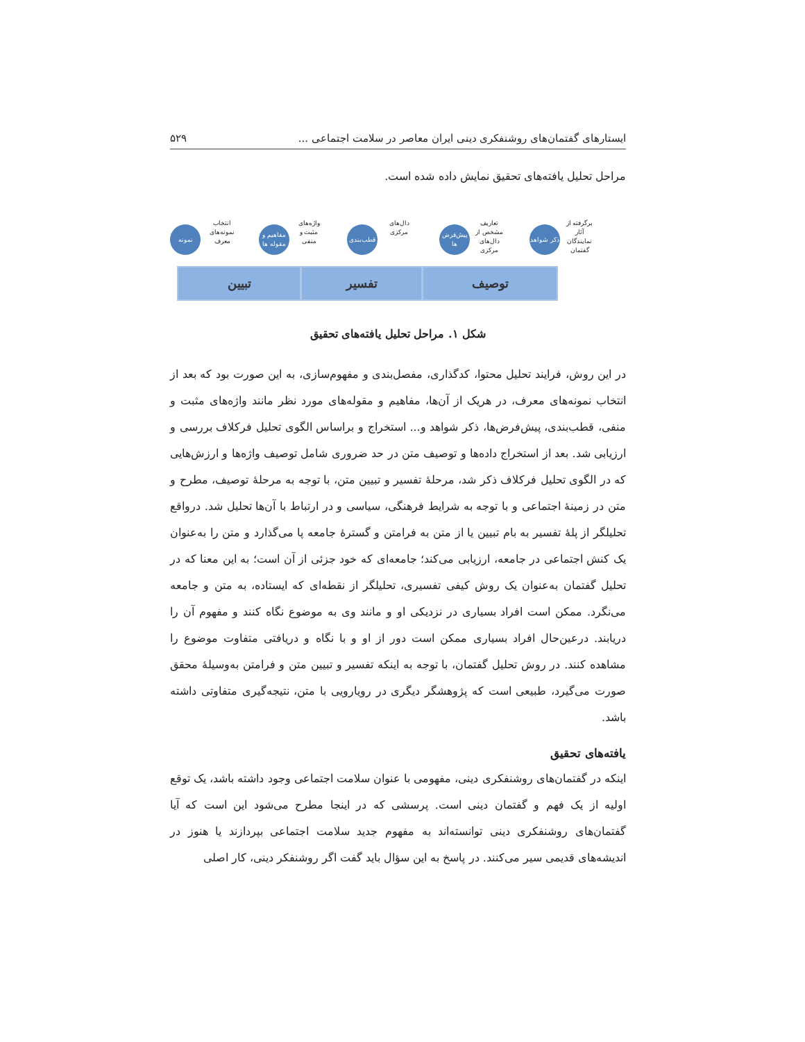ایستارهای گفتمان‌های روشنفکری دینی ایران معاصر در سلامت اجتماعی ... ۵۲۹
مراحل تحلیل یافته‌های تحقیق نمایش داده شده است.
نمونه
انتخاب نمونه‌های معرف
مفاهیم و مقوله ها
واژه‌های مثبت و منفی
قطب‌بندی
دال‌های مرکزی
پیش‌فرض ها
تعاریف مشخص از دال‌های مرکزی
ذکر شواهد
برگرفته از آثار نمایندگان گفتمان
تبیین تفسیر توصیف
شکل ۱. مراحل تحلیل یافته‌های تحقیق
در این روش، فرایند تحلیل محتوا، کدگذاری، مفصل‌بندی و مفهوم‌سازی، به این صورت بود که بعد از انتخاب نمونه‌های معرف، در هریک از آن‌ها، مفاهیم و مقوله‌های مورد نظر مانند واژه‌های مثبت و منفی، قطب‌بندی، پیش‌فرض‌ها، ذکر شواهد و... استخراج و براساس الگوی تحلیل فرکلاف بررسی و ارزیابی شد. بعد از استخراج داده‌ها و توصیف متن در حد ضروری شامل توصیف واژه‌ها و ارزش‌هایی که در الگوی تحلیل فرکلاف ذکر شد، مرحلهٔ تفسیر و تبیین متن، با توجه به مرحلهٔ توصیف، مطرح و متن در زمینهٔ اجتماعی و با توجه به شرایط فرهنگی، سیاسی و در ارتباط با آن‌ها تحلیل شد. درواقع تحلیلگر از پلهٔ تفسیر به بام تبیین یا از متن به فرامتن و گسترهٔ جامعه پا می‌گذارد و متن را به‌عنوان یک کنش اجتماعی در جامعه، ارزیابی می‌کند؛ جامعه‌ای که خود جزئی از آن است؛ به این معنا که در تحلیل گفتمان به‌عنوان یک روش کیفی تفسیری، تحلیلگر از نقطه‌ای که ایستاده، به متن و جامعه می‌نگرد. ممکن است افراد بسیاری در نزدیکی او و مانند وی به موضوع نگاه کنند و مفهوم آن را دریابند. درعین‌حال افراد بسیاری ممکن است دور از او و با نگاه و دریافتی متفاوت موضوع را مشاهده کنند. در روش تحلیل گفتمان، با توجه به اینکه تفسیر و تبیین متن و فرامتن به‌وسیلهٔ محقق صورت می‌گیرد، طبیعی است که پژوهشگر دیگری در رویارویی با متن، نتیجه‌گیری متفاوتی داشته باشد.
یافته‌های تحقیق
اینکه در گفتمان‌های روشنفکری دینی، مفهومی با عنوان سلامت اجتماعی وجود داشته باشد، یک توقع اولیه از یک فهم و گفتمان دینی است. پرسشی که در اینجا مطرح می‌شود این است که آیا گفتمان‌های روشنفکری دینی توانسته‌اند به مفهوم جدید سلامت اجتماعی بپردازند یا هنوز در اندیشه‌های قدیمی سیر می‌کنند. در پاسخ به این سؤال باید گفت اگر روشنفکر دینی، کار اصلی